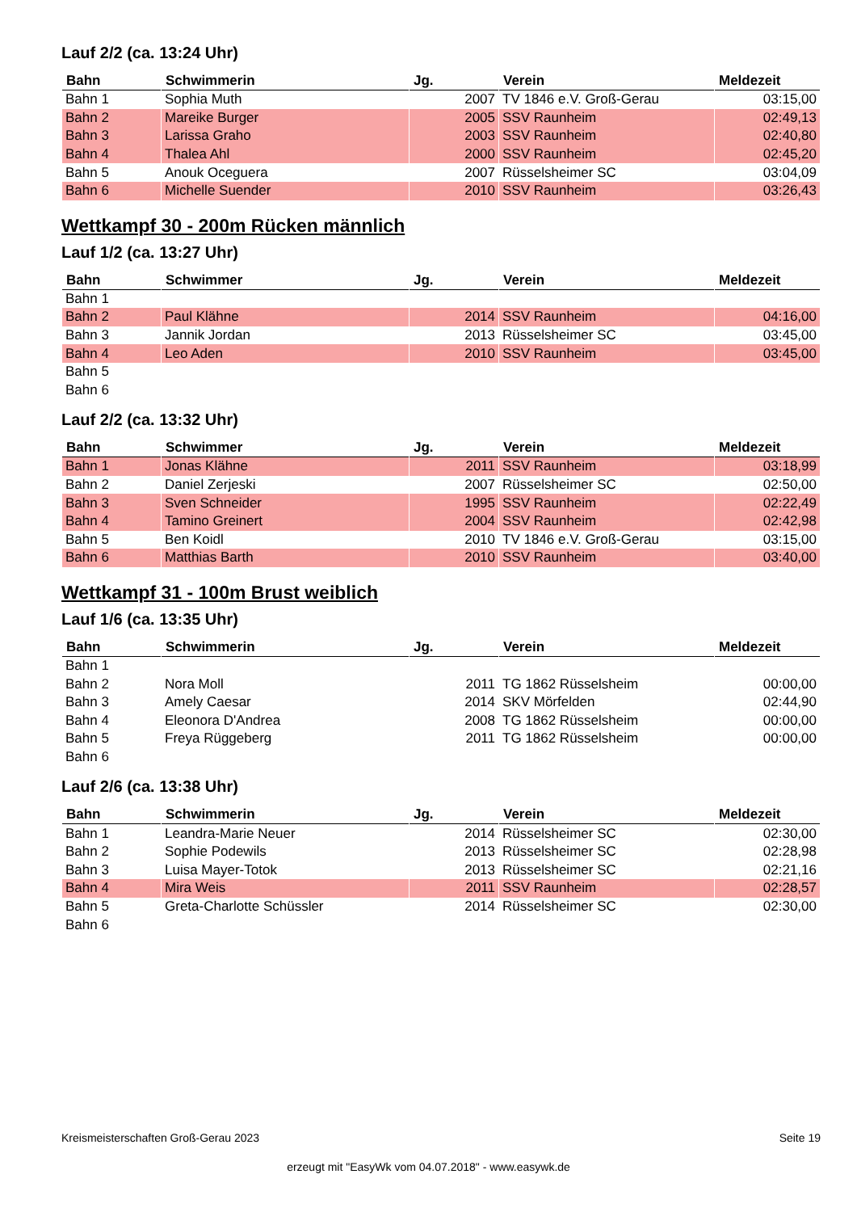Lauf 2/2 (ca. 13:24 Uhr)
| Bahn | Schwimmerin | Jg. | Verein | Meldezeit |
| --- | --- | --- | --- | --- |
| Bahn 1 | Sophia Muth | 2007 | TV 1846 e.V. Groß-Gerau | 03:15,00 |
| Bahn 2 | Mareike Burger | 2005 | SSV Raunheim | 02:49,13 |
| Bahn 3 | Larissa Graho | 2003 | SSV Raunheim | 02:40,80 |
| Bahn 4 | Thalea Ahl | 2000 | SSV Raunheim | 02:45,20 |
| Bahn 5 | Anouk Oceguera | 2007 | Rüsselsheimer SC | 03:04,09 |
| Bahn 6 | Michelle Suender | 2010 | SSV Raunheim | 03:26,43 |
Wettkampf 30 - 200m Rücken männlich
Lauf 1/2 (ca. 13:27 Uhr)
| Bahn | Schwimmer | Jg. | Verein | Meldezeit |
| --- | --- | --- | --- | --- |
| Bahn 1 | | | | |
| Bahn 2 | Paul Klähne | 2014 | SSV Raunheim | 04:16,00 |
| Bahn 3 | Jannik Jordan | 2013 | Rüsselsheimer SC | 03:45,00 |
| Bahn 4 | Leo Aden | 2010 | SSV Raunheim | 03:45,00 |
| Bahn 5 | | | | |
| Bahn 6 | | | | |
Lauf 2/2 (ca. 13:32 Uhr)
| Bahn | Schwimmer | Jg. | Verein | Meldezeit |
| --- | --- | --- | --- | --- |
| Bahn 1 | Jonas Klähne | 2011 | SSV Raunheim | 03:18,99 |
| Bahn 2 | Daniel Zerjeski | 2007 | Rüsselsheimer SC | 02:50,00 |
| Bahn 3 | Sven Schneider | 1995 | SSV Raunheim | 02:22,49 |
| Bahn 4 | Tamino Greinert | 2004 | SSV Raunheim | 02:42,98 |
| Bahn 5 | Ben Koidl | 2010 | TV 1846 e.V. Groß-Gerau | 03:15,00 |
| Bahn 6 | Matthias Barth | 2010 | SSV Raunheim | 03:40,00 |
Wettkampf 31 - 100m Brust weiblich
Lauf 1/6 (ca. 13:35 Uhr)
| Bahn | Schwimmerin | Jg. | Verein | Meldezeit |
| --- | --- | --- | --- | --- |
| Bahn 1 | | | | |
| Bahn 2 | Nora Moll | 2011 | TG 1862 Rüsselsheim | 00:00,00 |
| Bahn 3 | Amely Caesar | 2014 | SKV Mörfelden | 02:44,90 |
| Bahn 4 | Eleonora D'Andrea | 2008 | TG 1862 Rüsselsheim | 00:00,00 |
| Bahn 5 | Freya Rüggeberg | 2011 | TG 1862 Rüsselsheim | 00:00,00 |
| Bahn 6 | | | | |
Lauf 2/6 (ca. 13:38 Uhr)
| Bahn | Schwimmerin | Jg. | Verein | Meldezeit |
| --- | --- | --- | --- | --- |
| Bahn 1 | Leandra-Marie Neuer | 2014 | Rüsselsheimer SC | 02:30,00 |
| Bahn 2 | Sophie Podewils | 2013 | Rüsselsheimer SC | 02:28,98 |
| Bahn 3 | Luisa Mayer-Totok | 2013 | Rüsselsheimer SC | 02:21,16 |
| Bahn 4 | Mira Weis | 2011 | SSV Raunheim | 02:28,57 |
| Bahn 5 | Greta-Charlotte Schüssler | 2014 | Rüsselsheimer SC | 02:30,00 |
| Bahn 6 | | | | |
Kreismeisterschaften Groß-Gerau 2023 Seite 19
erzeugt mit "EasyWk vom 04.07.2018" - www.easywk.de